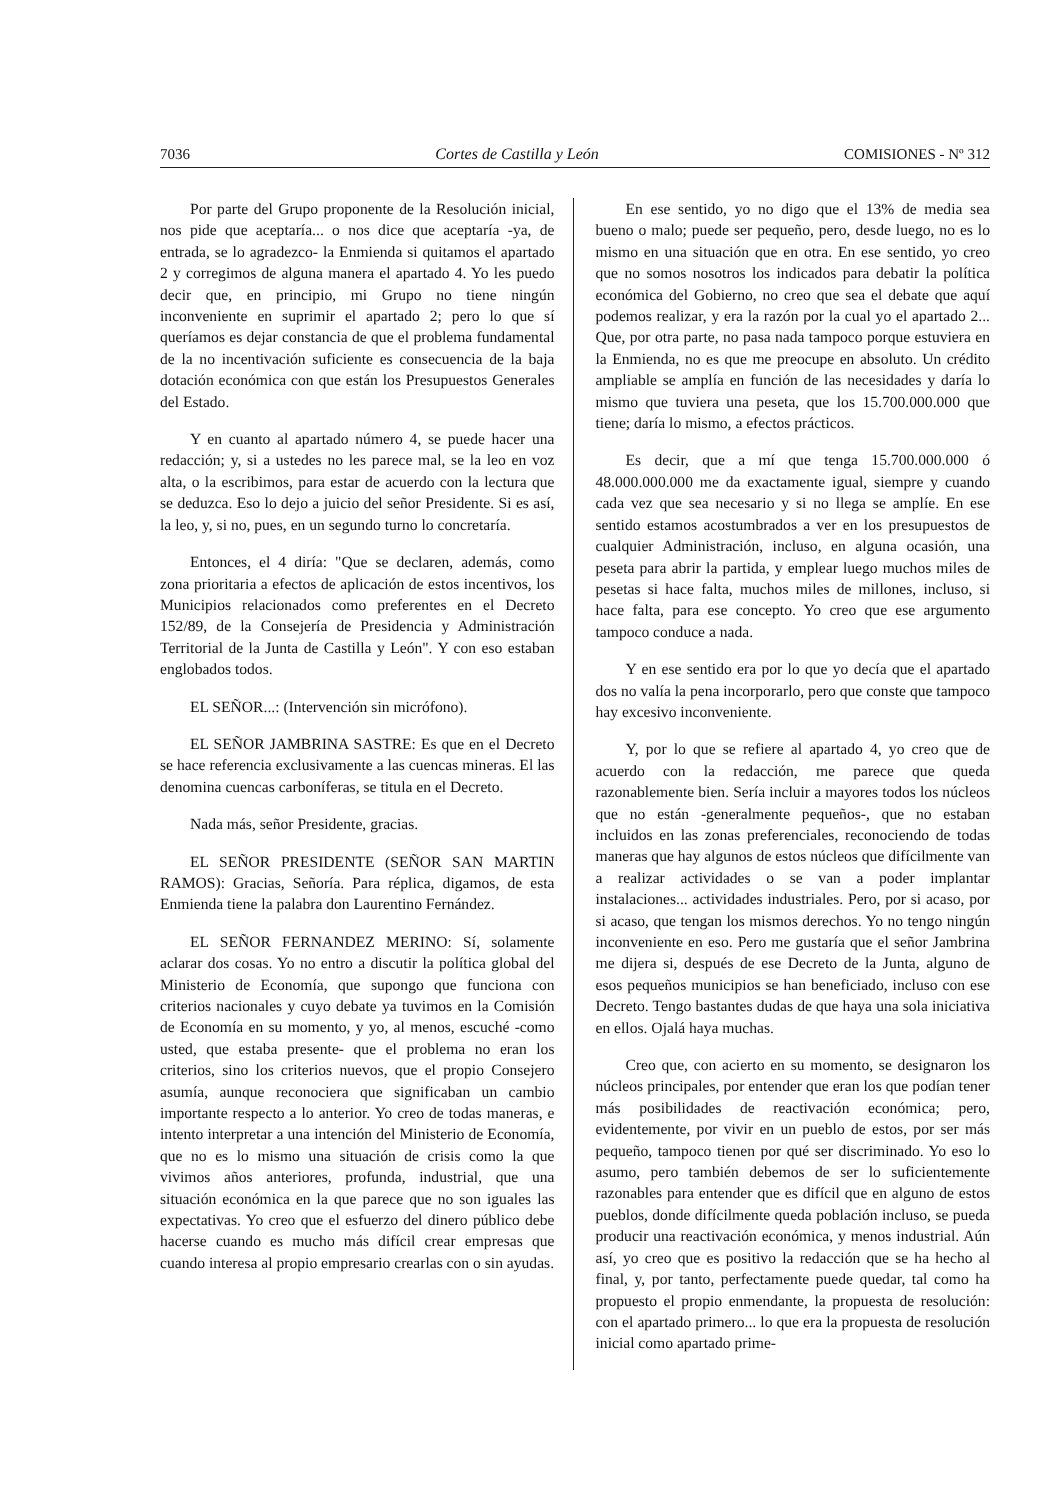7036 Cortes de Castilla y León COMISIONES - Nº 312
Por parte del Grupo proponente de la Resolución inicial, nos pide que aceptaría... o nos dice que aceptaría -ya, de entrada, se lo agradezco- la Enmienda si quitamos el apartado 2 y corregimos de alguna manera el apartado 4. Yo les puedo decir que, en principio, mi Grupo no tiene ningún inconveniente en suprimir el apartado 2; pero lo que sí queríamos es dejar constancia de que el problema fundamental de la no incentivación suficiente es consecuencia de la baja dotación económica con que están los Presupuestos Generales del Estado.
Y en cuanto al apartado número 4, se puede hacer una redacción; y, si a ustedes no les parece mal, se la leo en voz alta, o la escribimos, para estar de acuerdo con la lectura que se deduzca. Eso lo dejo a juicio del señor Presidente. Si es así, la leo, y, si no, pues, en un segundo turno lo concretaría.
Entonces, el 4 diría: "Que se declaren, además, como zona prioritaria a efectos de aplicación de estos incentivos, los Municipios relacionados como preferentes en el Decreto 152/89, de la Consejería de Presidencia y Administración Territorial de la Junta de Castilla y León". Y con eso estaban englobados todos.
EL SEÑOR...: (Intervención sin micrófono).
EL SEÑOR JAMBRINA SASTRE: Es que en el Decreto se hace referencia exclusivamente a las cuencas mineras. El las denomina cuencas carboníferas, se titula en el Decreto.
Nada más, señor Presidente, gracias.
EL SEÑOR PRESIDENTE (SEÑOR SAN MARTIN RAMOS): Gracias, Señoría. Para réplica, digamos, de esta Enmienda tiene la palabra don Laurentino Fernández.
EL SEÑOR FERNANDEZ MERINO: Sí, solamente aclarar dos cosas. Yo no entro a discutir la política global del Ministerio de Economía, que supongo que funciona con criterios nacionales y cuyo debate ya tuvimos en la Comisión de Economía en su momento, y yo, al menos, escuché -como usted, que estaba presente- que el problema no eran los criterios, sino los criterios nuevos, que el propio Consejero asumía, aunque reconociera que significaban un cambio importante respecto a lo anterior. Yo creo de todas maneras, e intento interpretar a una intención del Ministerio de Economía, que no es lo mismo una situación de crisis como la que vivimos años anteriores, profunda, industrial, que una situación económica en la que parece que no son iguales las expectativas. Yo creo que el esfuerzo del dinero público debe hacerse cuando es mucho más difícil crear empresas que cuando interesa al propio empresario crearlas con o sin ayudas.
En ese sentido, yo no digo que el 13% de media sea bueno o malo; puede ser pequeño, pero, desde luego, no es lo mismo en una situación que en otra. En ese sentido, yo creo que no somos nosotros los indicados para debatir la política económica del Gobierno, no creo que sea el debate que aquí podemos realizar, y era la razón por la cual yo el apartado 2... Que, por otra parte, no pasa nada tampoco porque estuviera en la Enmienda, no es que me preocupe en absoluto. Un crédito ampliable se amplía en función de las necesidades y daría lo mismo que tuviera una peseta, que los 15.700.000.000 que tiene; daría lo mismo, a efectos prácticos.
Es decir, que a mí que tenga 15.700.000.000 ó 48.000.000.000 me da exactamente igual, siempre y cuando cada vez que sea necesario y si no llega se amplíe. En ese sentido estamos acostumbrados a ver en los presupuestos de cualquier Administración, incluso, en alguna ocasión, una peseta para abrir la partida, y emplear luego muchos miles de pesetas si hace falta, muchos miles de millones, incluso, si hace falta, para ese concepto. Yo creo que ese argumento tampoco conduce a nada.
Y en ese sentido era por lo que yo decía que el apartado dos no valía la pena incorporarlo, pero que conste que tampoco hay excesivo inconveniente.
Y, por lo que se refiere al apartado 4, yo creo que de acuerdo con la redacción, me parece que queda razonablemente bien. Sería incluir a mayores todos los núcleos que no están -generalmente pequeños-, que no estaban incluidos en las zonas preferenciales, reconociendo de todas maneras que hay algunos de estos núcleos que difícilmente van a realizar actividades o se van a poder implantar instalaciones... actividades industriales. Pero, por si acaso, por si acaso, que tengan los mismos derechos. Yo no tengo ningún inconveniente en eso. Pero me gustaría que el señor Jambrina me dijera si, después de ese Decreto de la Junta, alguno de esos pequeños municipios se han beneficiado, incluso con ese Decreto. Tengo bastantes dudas de que haya una sola iniciativa en ellos. Ojalá haya muchas.
Creo que, con acierto en su momento, se designaron los núcleos principales, por entender que eran los que podían tener más posibilidades de reactivación económica; pero, evidentemente, por vivir en un pueblo de estos, por ser más pequeño, tampoco tienen por qué ser discriminado. Yo eso lo asumo, pero también debemos de ser lo suficientemente razonables para entender que es difícil que en alguno de estos pueblos, donde difícilmente queda población incluso, se pueda producir una reactivación económica, y menos industrial. Aún así, yo creo que es positivo la redacción que se ha hecho al final, y, por tanto, perfectamente puede quedar, tal como ha propuesto el propio enmendante, la propuesta de resolución: con el apartado primero... lo que era la propuesta de resolución inicial como apartado prime-